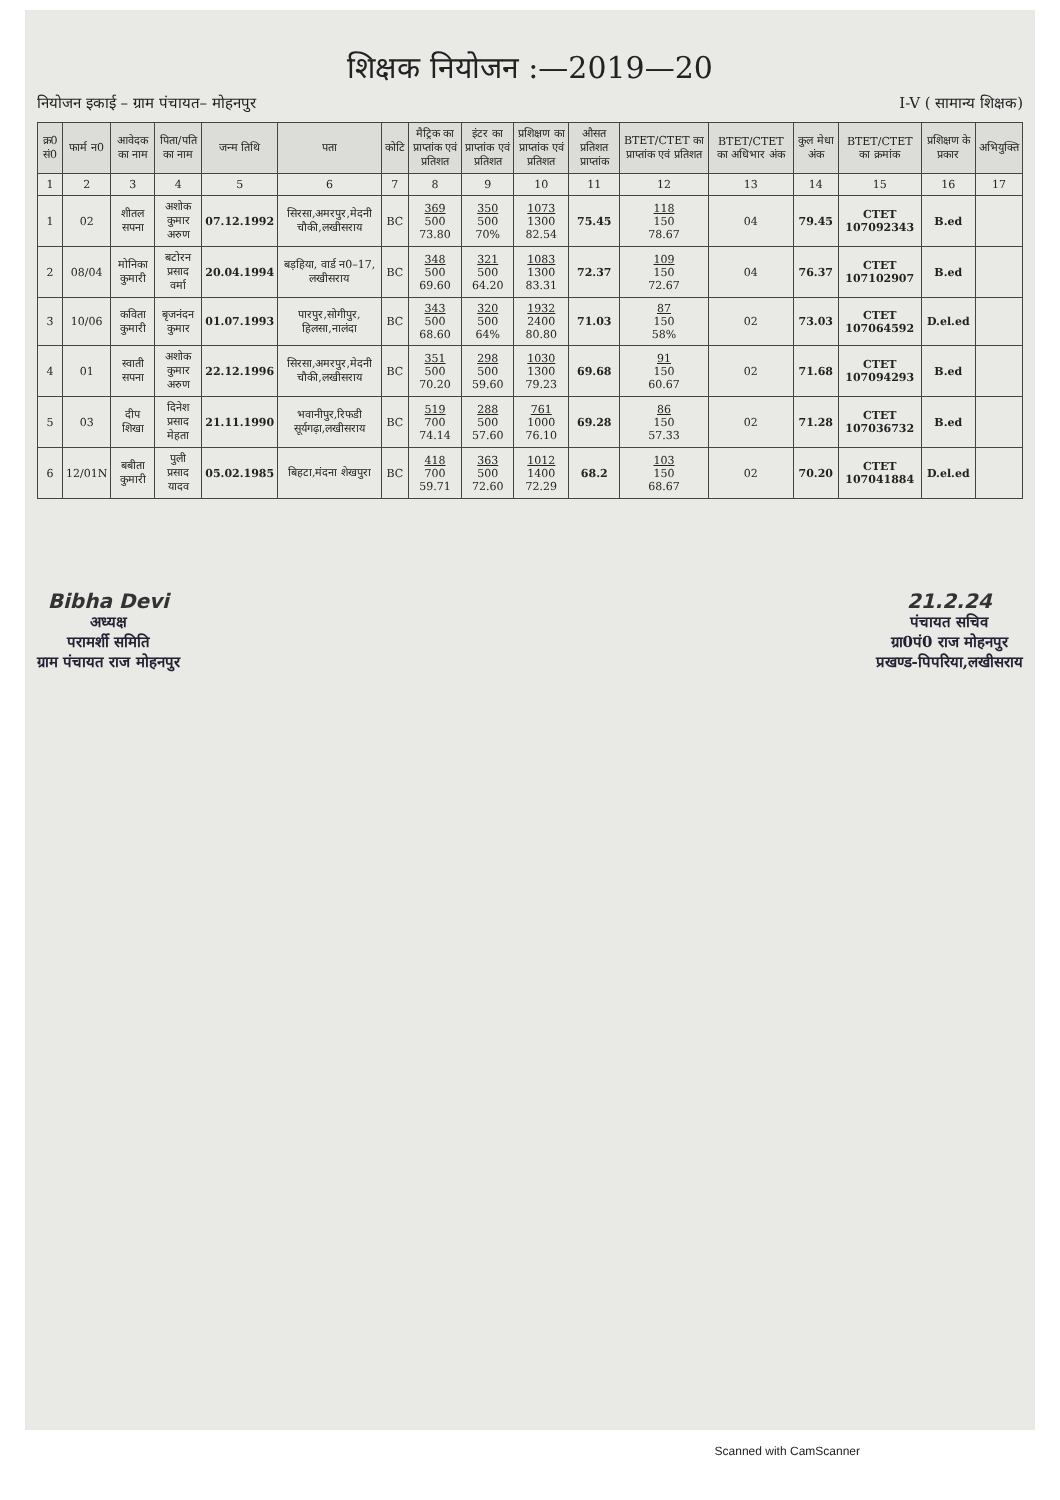शिक्षक नियोजन :—2019—20
नियोजन इकाई – ग्राम पंचायत– मोहनपुर I-V ( सामान्य शिक्षक)
| क्र0 सं0 | फार्म न0 | आवेदक का नाम | पिता/पति का नाम | जन्म तिथि | पता | कोटि | मैट्रिक का प्राप्तांक एवं प्रतिशत | इंटर का प्राप्तांक एवं प्रतिशत | प्रशिक्षण का प्राप्तांक एवं प्रतिशत | औसत प्रतिशत प्राप्तांक | BTET/CTET का प्राप्तांक एवं प्रतिशत | BTET/CTET का अधिभार अंक | कुल मेधा अंक | BTET/CTET का क्रमांक | प्रशिक्षण के प्रकार | अभियुक्ति |
| --- | --- | --- | --- | --- | --- | --- | --- | --- | --- | --- | --- | --- | --- | --- | --- | --- |
| 1 | 2 | 3 | 4 | 5 | 6 | 7 | 8 | 9 | 10 | 11 | 12 | 13 | 14 | 15 | 16 | 17 |
| 1 | 02 | शीतल सपना | अशोक कुमार अरुण | 07.12.1992 | सिरसा,अमरपुर,मेदनी चौकी,लखीसराय | BC | 369 500 73.80 | 350 500 70% | 1073 1300 82.54 | 75.45 | 118 150 78.67 | 04 | 79.45 | CTET 107092343 | B.ed | |
| 2 | 08/04 | मोनिका कुमारी | बटोरन प्रसाद वर्मा | 20.04.1994 | बड़हिया, वार्ड न0–17, लखीसराय | BC | 348 500 69.60 | 321 500 64.20 | 1083 1300 83.31 | 72.37 | 109 150 72.67 | 04 | 76.37 | CTET 107102907 | B.ed | |
| 3 | 10/06 | कविता कुमारी | बृजनंदन कुमार | 01.07.1993 | पारपुर,सोगीपुर, हिलसा,नालंदा | BC | 343 500 68.60 | 320 500 64% | 1932 2400 80.80 | 71.03 | 87 150 58% | 02 | 73.03 | CTET 107064592 | D.el.ed | |
| 4 | 01 | स्वाती सपना | अशोक कुमार अरुण | 22.12.1996 | सिरसा,अमरपुर,मेदनी चौकी,लखीसराय | BC | 351 500 70.20 | 298 500 59.60 | 1030 1300 79.23 | 69.68 | 91 150 60.67 | 02 | 71.68 | CTET 107094293 | B.ed | |
| 5 | 03 | दीप शिखा | दिनेश प्रसाद मेहता | 21.11.1990 | भवानीपुर,रिफडी सूर्यगढ़ा,लखीसराय | BC | 519 700 74.14 | 288 500 57.60 | 761 1000 76.10 | 69.28 | 86 150 57.33 | 02 | 71.28 | CTET 107036732 | B.ed | |
| 6 | 12/01N | बबीता कुमारी | पुली प्रसाद यादव | 05.02.1985 | बिहटा,मंदना शेखपुरा | BC | 418 700 59.71 | 363 500 72.60 | 1012 1400 72.29 | 68.2 | 103 150 68.67 | 02 | 70.20 | CTET 107041884 | D.el.ed | |
Bibha Devi
अध्यक्ष
परामर्शी समिति
ग्राम पंचायत राज मोहनपुर
21.2.24
पंचायत सचिव
ग्रा0पं0 राज मोहनपुर
प्रखण्ड-पिपरिया,लखीसराय
Scanned with CamScanner